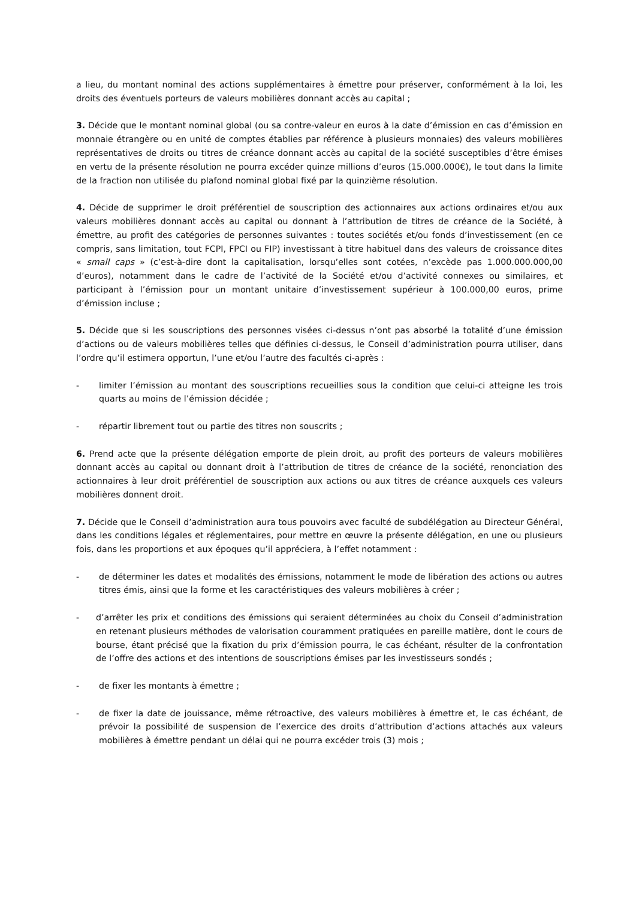a lieu, du montant nominal des actions supplémentaires à émettre pour préserver, conformément à la loi, les droits des éventuels porteurs de valeurs mobilières donnant accès au capital ;
3. Décide que le montant nominal global (ou sa contre-valeur en euros à la date d’émission en cas d’émission en monnaie étrangère ou en unité de comptes établies par référence à plusieurs monnaies) des valeurs mobilières représentatives de droits ou titres de créance donnant accès au capital de la société susceptibles d’être émises en vertu de la présente résolution ne pourra excéder quinze millions d’euros (15.000.000€), le tout dans la limite de la fraction non utilisée du plafond nominal global fixé par la quinzième résolution.
4. Décide de supprimer le droit préférentiel de souscription des actionnaires aux actions ordinaires et/ou aux valeurs mobilières donnant accès au capital ou donnant à l’attribution de titres de créance de la Société, à émettre, au profit des catégories de personnes suivantes : toutes sociétés et/ou fonds d’investissement (en ce compris, sans limitation, tout FCPI, FPCI ou FIP) investissant à titre habituel dans des valeurs de croissance dites « small caps » (c’est-à-dire dont la capitalisation, lorsqu’elles sont cotées, n’excède pas 1.000.000.000,00 d’euros), notamment dans le cadre de l’activité de la Société et/ou d’activité connexes ou similaires, et participant à l’émission pour un montant unitaire d’investissement supérieur à 100.000,00 euros, prime d’émission incluse ;
5. Décide que si les souscriptions des personnes visées ci-dessus n’ont pas absorbé la totalité d’une émission d’actions ou de valeurs mobilières telles que définies ci-dessus, le Conseil d’administration pourra utiliser, dans l’ordre qu’il estimera opportun, l’une et/ou l’autre des facultés ci-après :
- limiter l’émission au montant des souscriptions recueillies sous la condition que celui-ci atteigne les trois quarts au moins de l’émission décidée ;
- répartir librement tout ou partie des titres non souscrits ;
6. Prend acte que la présente délégation emporte de plein droit, au profit des porteurs de valeurs mobilières donnant accès au capital ou donnant droit à l’attribution de titres de créance de la société, renonciation des actionnaires à leur droit préférentiel de souscription aux actions ou aux titres de créance auxquels ces valeurs mobilières donnent droit.
7. Décide que le Conseil d’administration aura tous pouvoirs avec faculté de subdélégation au Directeur Général, dans les conditions légales et réglementaires, pour mettre en œuvre la présente délégation, en une ou plusieurs fois, dans les proportions et aux époques qu’il appréciera, à l’effet notamment :
- de déterminer les dates et modalités des émissions, notamment le mode de libération des actions ou autres titres émis, ainsi que la forme et les caractéristiques des valeurs mobilières à créer ;
- d’arrêter les prix et conditions des émissions qui seraient déterminées au choix du Conseil d’administration en retenant plusieurs méthodes de valorisation couramment pratiquées en pareille matière, dont le cours de bourse, étant précisé que la fixation du prix d’émission pourra, le cas échéant, résulter de la confrontation de l’offre des actions et des intentions de souscriptions émises par les investisseurs sondés ;
- de fixer les montants à émettre ;
- de fixer la date de jouissance, même rétroactive, des valeurs mobilières à émettre et, le cas échéant, de prévoir la possibilité de suspension de l’exercice des droits d’attribution d’actions attachés aux valeurs mobilières à émettre pendant un délai qui ne pourra excéder trois (3) mois ;